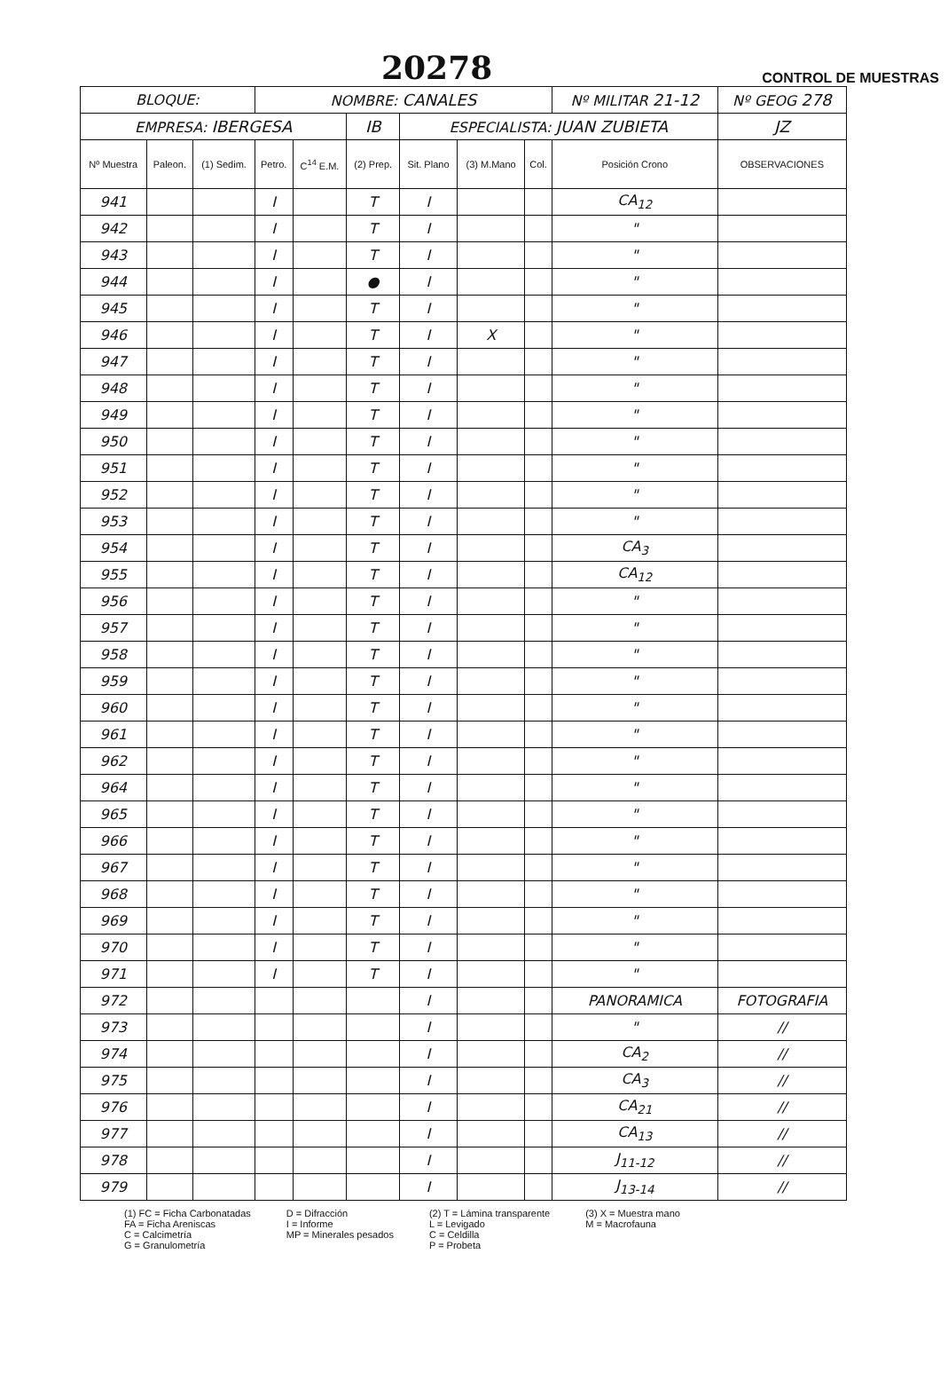20278 CONTROL DE MUESTRAS
| BLOQUE: | | | NOMBRE: CANALES | | | | | | Nº MILITAR 21-12 | | Nº GEOG 278 |
| EMPRESA: IBERGESA | | | | | IB | ESPECIALISTA: JUAN ZUBIETA | | | | | JZ |
| Nº Muestra | Paleon. | (1) Sedim. | Petro. | C<sup>14</sup> E.M. | (2) Prep. | Sit. Plano | (3) M.Mano | Col. | Posición Crono | OBSERVACIONES | |
| 941 | | | I | | T | I | | | CA<sub>12</sub> | | |
| 942 | | | I | | T | I | | | " | | |
| 943 | | | I | | T | I | | | " | | |
| 944 | | | I | | ● | I | | | " | | |
| 945 | | | I | | T | I | | | " | | |
| 946 | | | I | | T | I | X | | " | | |
| 947 | | | I | | T | I | | | " | | |
| 948 | | | I | | T | I | | | " | | |
| 949 | | | I | | T | I | | | " | | |
| 950 | | | I | | T | I | | | " | | |
| 951 | | | I | | T | I | | | " | | |
| 952 | | | I | | T | I | | | " | | |
| 953 | | | I | | T | I | | | " | | |
| 954 | | | I | | T | I | | | CA<sub>3</sub> | | |
| 955 | | | I | | T | I | | | CA<sub>12</sub> | | |
| 956 | | | I | | T | I | | | " | | |
| 957 | | | I | | T | I | | | " | | |
| 958 | | | I | | T | I | | | " | | |
| 959 | | | I | | T | I | | | " | | |
| 960 | | | I | | T | I | | | " | | |
| 961 | | | I | | T | I | | | " | | |
| 962 | | | I | | T | I | | | " | | |
| 964 | | | I | | T | I | | | " | | |
| 965 | | | I | | T | I | | | " | | |
| 966 | | | I | | T | I | | | " | | |
| 967 | | | I | | T | I | | | " | | |
| 968 | | | I | | T | I | | | " | | |
| 969 | | | I | | T | I | | | " | | |
| 970 | | | I | | T | I | | | " | | |
| 971 | | | I | | T | I | | | " | | |
| 972 | | | | | | I | | | PANORAMICA | FOTOGRAFIA | |
| 973 | | | | | | I | | | " | // | |
| 974 | | | | | | I | | | CA<sub>2</sub> | // | |
| 975 | | | | | | I | | | CA<sub>3</sub> | // | |
| 976 | | | | | | I | | | CA<sub>21</sub> | // | |
| 977 | | | | | | I | | | CA<sub>13</sub> | // | |
| 978 | | | | | | I | | | J<sub>11-12</sub> | // | |
| 979 | | | | | | I | | | J<sub>13-14</sub> | // | |
(1) FC = Ficha Carbonatadas
FA = Ficha Areniscas
C = Calcimetría
G = Granulometría
D = Difracción
I = Informe
MP = Minerales pesados
(2) T = Lámina transparente
L = Levigado
C = Celdilla
P = Probeta
(3) X = Muestra mano
M = Macrofauna